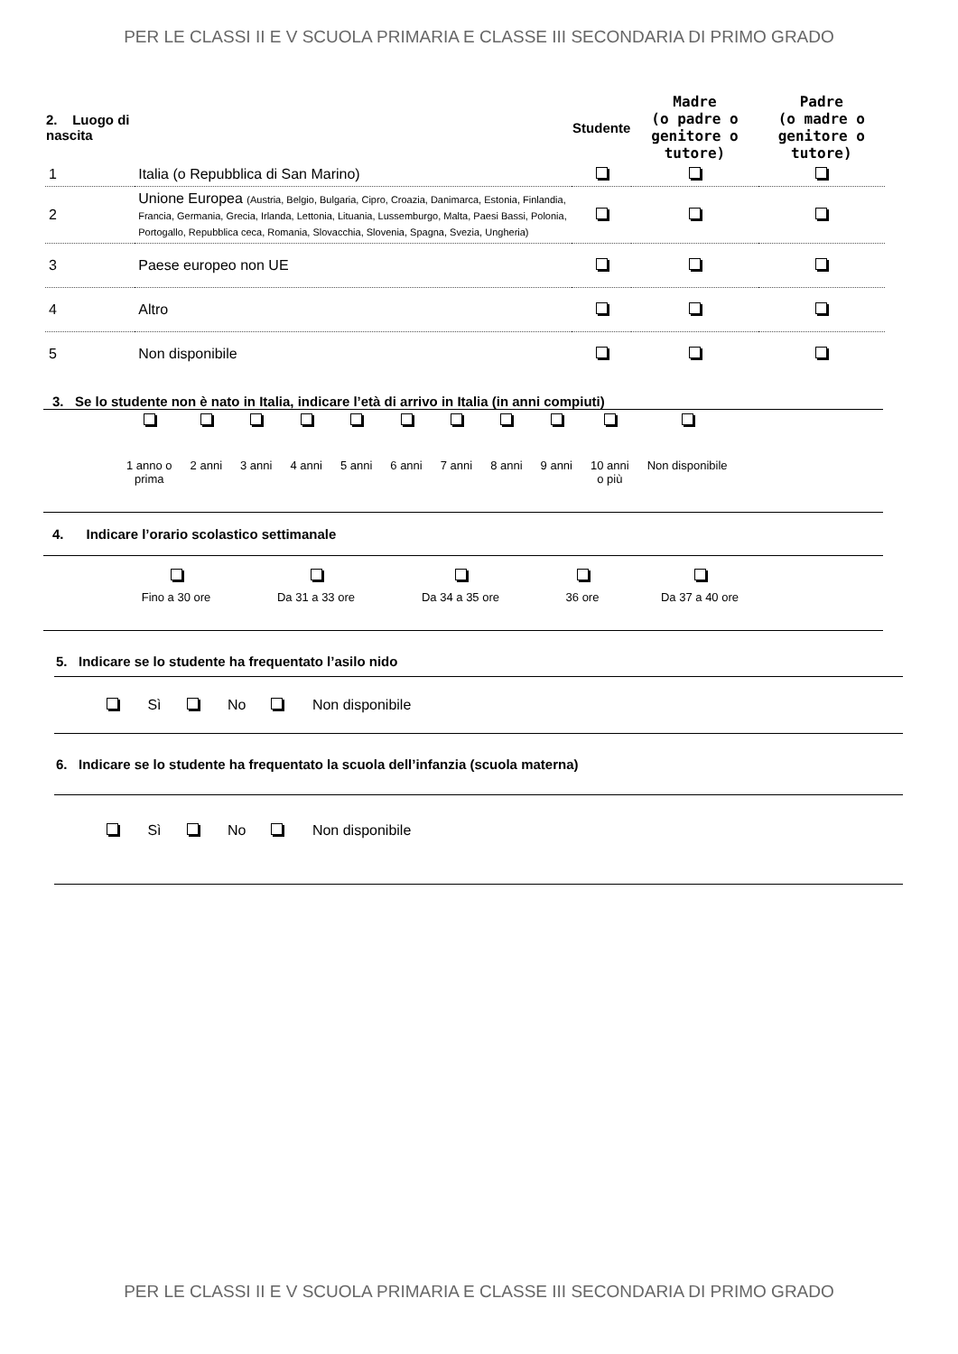PER LE CLASSI II E V SCUOLA PRIMARIA E CLASSE III SECONDARIA DI PRIMO GRADO
| 2. Luogo di nascita | | Studente | Madre (o padre o genitore o tutore) | Padre (o madre o genitore o tutore) |
| --- | --- | --- | --- | --- |
| 1 | Italia (o Repubblica di San Marino) | | | |
| 2 | Unione Europea (Austria, Belgio, Bulgaria, Cipro, Croazia, Danimarca, Estonia, Finlandia, Francia, Germania, Grecia, Irlanda, Lettonia, Lituania, Lussemburgo, Malta, Paesi Bassi, Polonia, Portogallo, Repubblica ceca, Romania, Slovacchia, Slovenia, Spagna, Svezia, Ungheria) | | | |
| 3 | Paese europeo non UE | | | |
| 4 | Altro | | | |
| 5 | Non disponibile | | | |
3. Se lo studente non è nato in Italia, indicare l’età di arrivo in Italia (in anni compiuti)
| 1 anno o prima | 2 anni | 3 anni | 4 anni | 5 anni | 6 anni | 7 anni | 8 anni | 9 anni | 10 anni o più | Non disponibile |
4. Indicare l’orario scolastico settimanale
| Fino a 30 ore | Da 31 a 33 ore | Da 34 a 35 ore | 36 ore | Da 37 a 40 ore |
5. Indicare se lo studente ha frequentato l’asilo nido
Sì No Non disponibile
6. Indicare se lo studente ha frequentato la scuola dell’infanzia (scuola materna)
Sì No Non disponibile
PER LE CLASSI II E V SCUOLA PRIMARIA E CLASSE III SECONDARIA DI PRIMO GRADO